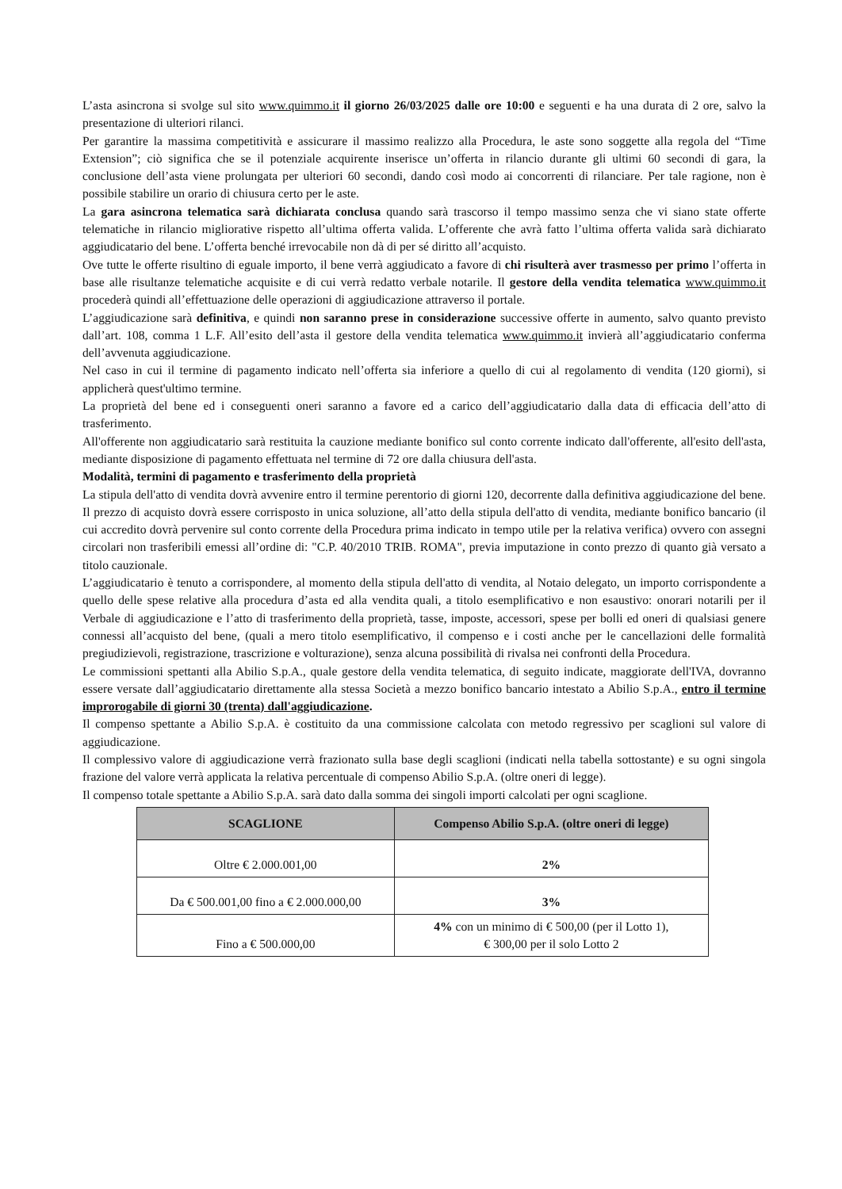L’asta asincrona si svolge sul sito www.quimmo.it il giorno 26/03/2025 dalle ore 10:00 e seguenti e ha una durata di 2 ore, salvo la presentazione di ulteriori rilanci.
Per garantire la massima competitività e assicurare il massimo realizzo alla Procedura, le aste sono soggette alla regola del “Time Extension”; ciò significa che se il potenziale acquirente inserisce un’offerta in rilancio durante gli ultimi 60 secondi di gara, la conclusione dell’asta viene prolungata per ulteriori 60 secondi, dando così modo ai concorrenti di rilanciare. Per tale ragione, non è possibile stabilire un orario di chiusura certo per le aste.
La gara asincrona telematica sarà dichiarata conclusa quando sarà trascorso il tempo massimo senza che vi siano state offerte telematiche in rilancio migliorative rispetto all’ultima offerta valida. L’offerente che avrà fatto l’ultima offerta valida sarà dichiarato aggiudicatario del bene. L’offerta benché irrevocabile non dà di per sé diritto all’acquisto.
Ove tutte le offerte risultino di eguale importo, il bene verrà aggiudicato a favore di chi risulterà aver trasmesso per primo l’offerta in base alle risultanze telematiche acquisite e di cui verrà redatto verbale notarile. Il gestore della vendita telematica www.quimmo.it procederà quindi all’effettuazione delle operazioni di aggiudicazione attraverso il portale.
L’aggiudicazione sarà definitiva, e quindi non saranno prese in considerazione successive offerte in aumento, salvo quanto previsto dall’art. 108, comma 1 L.F. All’esito dell’asta il gestore della vendita telematica www.quimmo.it invierà all’aggiudicatario conferma dell’avvenuta aggiudicazione.
Nel caso in cui il termine di pagamento indicato nell’offerta sia inferiore a quello di cui al regolamento di vendita (120 giorni), si applicherà quest'ultimo termine.
La proprietà del bene ed i conseguenti oneri saranno a favore ed a carico dell’aggiudicatario dalla data di efficacia dell’atto di trasferimento.
All'offerente non aggiudicatario sarà restituita la cauzione mediante bonifico sul conto corrente indicato dall'offerente, all'esito dell'asta, mediante disposizione di pagamento effettuata nel termine di 72 ore dalla chiusura dell'asta.
Modalità, termini di pagamento e trasferimento della proprietà
La stipula dell'atto di vendita dovrà avvenire entro il termine perentorio di giorni 120, decorrente dalla definitiva aggiudicazione del bene. Il prezzo di acquisto dovrà essere corrisposto in unica soluzione, all’atto della stipula dell'atto di vendita, mediante bonifico bancario (il cui accredito dovrà pervenire sul conto corrente della Procedura prima indicato in tempo utile per la relativa verifica) ovvero con assegni circolari non trasferibili emessi all’ordine di: "C.P. 40/2010 TRIB. ROMA", previa imputazione in conto prezzo di quanto già versato a titolo cauzionale.
L’aggiudicatario è tenuto a corrispondere, al momento della stipula dell'atto di vendita, al Notaio delegato, un importo corrispondente a quello delle spese relative alla procedura d’asta ed alla vendita quali, a titolo esemplificativo e non esaustivo: onorari notarili per il Verbale di aggiudicazione e l’atto di trasferimento della proprietà, tasse, imposte, accessori, spese per bolli ed oneri di qualsiasi genere connessi all’acquisto del bene, (quali a mero titolo esemplificativo, il compenso e i costi anche per le cancellazioni delle formalità pregiudizievoli, registrazione, trascrizione e volturazione), senza alcuna possibilità di rivalsa nei confronti della Procedura.
Le commissioni spettanti alla Abilio S.p.A., quale gestore della vendita telematica, di seguito indicate, maggiorate dell'IVA, dovranno essere versate dall’aggiudicatario direttamente alla stessa Società a mezzo bonifico bancario intestato a Abilio S.p.A., entro il termine improrogabile di giorni 30 (trenta) dall'aggiudicazione.
Il compenso spettante a Abilio S.p.A. è costituito da una commissione calcolata con metodo regressivo per scaglioni sul valore di aggiudicazione.
Il complessivo valore di aggiudicazione verrà frazionato sulla base degli scaglioni (indicati nella tabella sottostante) e su ogni singola frazione del valore verrà applicata la relativa percentuale di compenso Abilio S.p.A. (oltre oneri di legge).
Il compenso totale spettante a Abilio S.p.A. sarà dato dalla somma dei singoli importi calcolati per ogni scaglione.
| SCAGLIONE | Compenso Abilio S.p.A. (oltre oneri di legge) |
| --- | --- |
| Oltre € 2.000.001,00 | 2% |
| Da € 500.001,00 fino a € 2.000.000,00 | 3% |
| Fino a € 500.000,00 | 4% con un minimo di € 500,00 (per il Lotto 1), € 300,00 per il solo Lotto 2 |